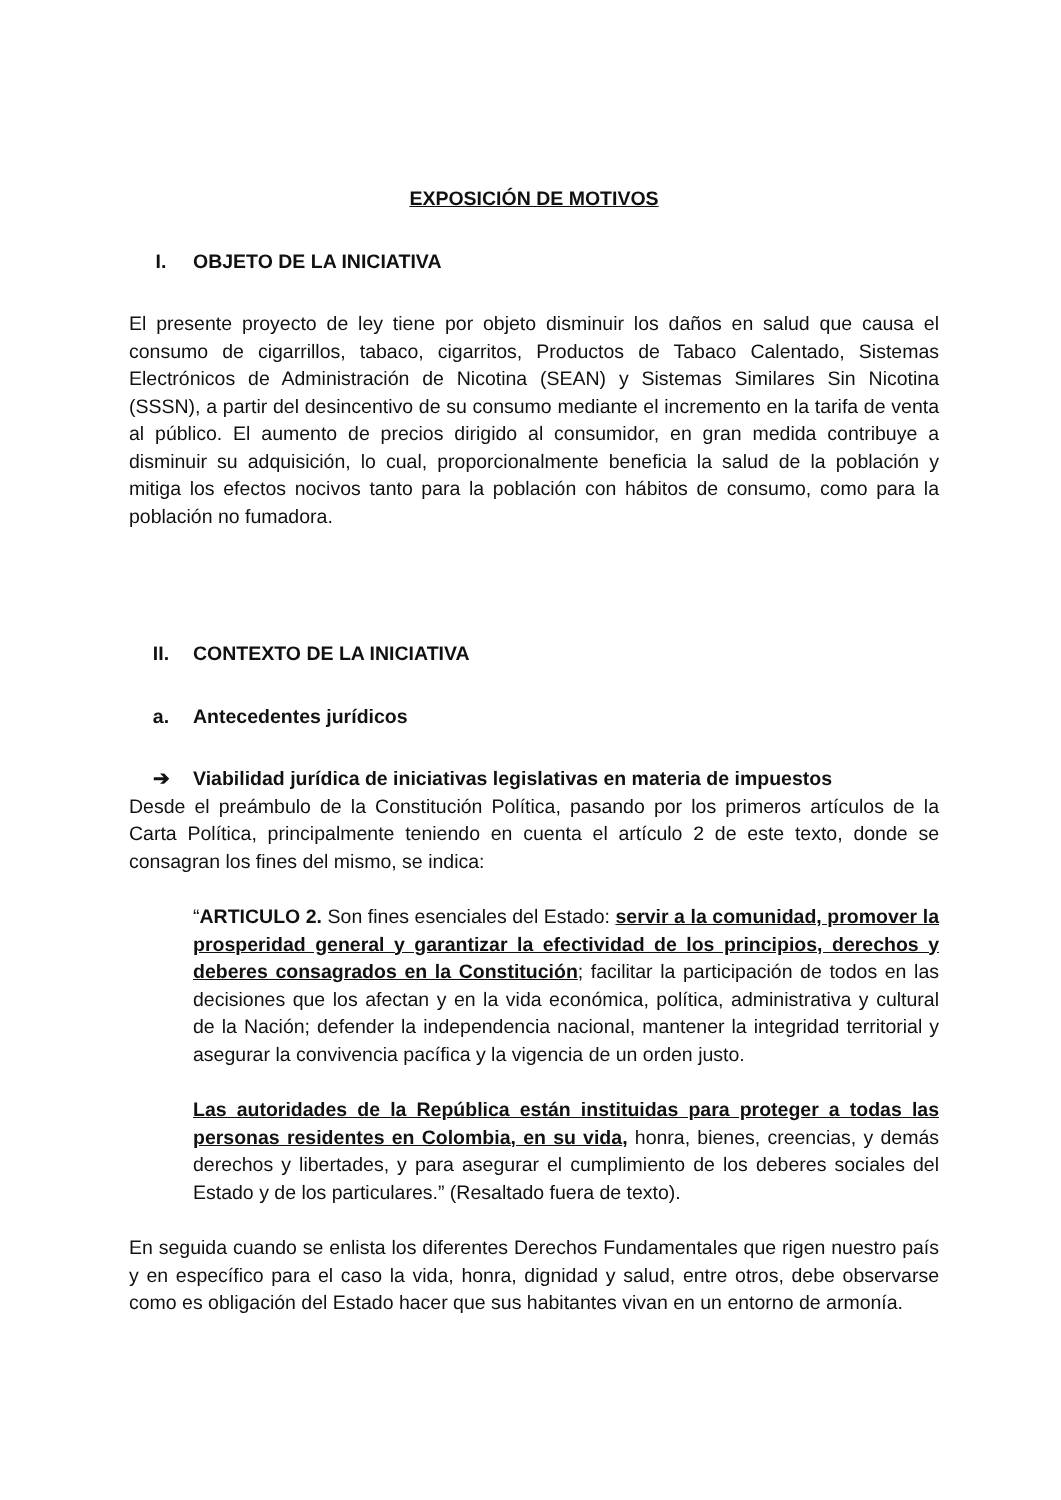EXPOSICIÓN DE MOTIVOS
I. OBJETO DE LA INICIATIVA
El presente proyecto de ley tiene por objeto disminuir los daños en salud que causa el consumo de cigarrillos, tabaco, cigarritos, Productos de Tabaco Calentado, Sistemas Electrónicos de Administración de Nicotina (SEAN) y Sistemas Similares Sin Nicotina (SSSN), a partir del desincentivo de su consumo mediante el incremento en la tarifa de venta al público. El aumento de precios dirigido al consumidor, en gran medida contribuye a disminuir su adquisición, lo cual, proporcionalmente beneficia la salud de la población y mitiga los efectos nocivos tanto para la población con hábitos de consumo, como para la población no fumadora.
II. CONTEXTO DE LA INICIATIVA
a. Antecedentes jurídicos
➔ Viabilidad jurídica de iniciativas legislativas en materia de impuestos
Desde el preámbulo de la Constitución Política, pasando por los primeros artículos de la Carta Política, principalmente teniendo en cuenta el artículo 2 de este texto, donde se consagran los fines del mismo, se indica:
“ARTICULO 2. Son fines esenciales del Estado: servir a la comunidad, promover la prosperidad general y garantizar la efectividad de los principios, derechos y deberes consagrados en la Constitución; facilitar la participación de todos en las decisiones que los afectan y en la vida económica, política, administrativa y cultural de la Nación; defender la independencia nacional, mantener la integridad territorial y asegurar la convivencia pacífica y la vigencia de un orden justo.
Las autoridades de la República están instituidas para proteger a todas las personas residentes en Colombia, en su vida, honra, bienes, creencias, y demás derechos y libertades, y para asegurar el cumplimiento de los deberes sociales del Estado y de los particulares.” (Resaltado fuera de texto).
En seguida cuando se enlista los diferentes Derechos Fundamentales que rigen nuestro país y en específico para el caso la vida, honra, dignidad y salud, entre otros, debe observarse como es obligación del Estado hacer que sus habitantes vivan en un entorno de armonía.